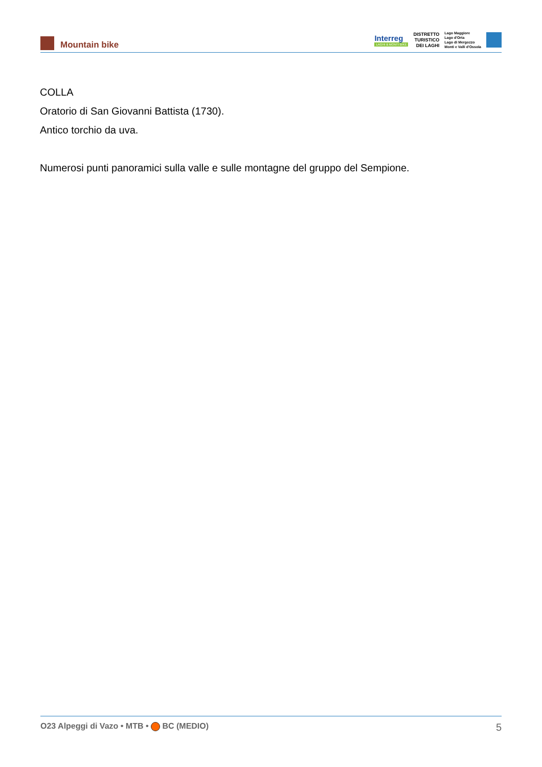Mountain bike
Interreg
LAGHI & MONTI BIKE
DISTRETTO
TURISTICO
DEI LAGHI
Lago Maggiore
Lago d'Orta
Lago di Mergozzo
Monti e Valli d'Ossola
COLLA
Oratorio di San Giovanni Battista (1730).
Antico torchio da uva.
Numerosi punti panoramici sulla valle e sulle montagne del gruppo del Sempione.
O23 Alpeggi di Vazo • MTB • BC (MEDIO) 5